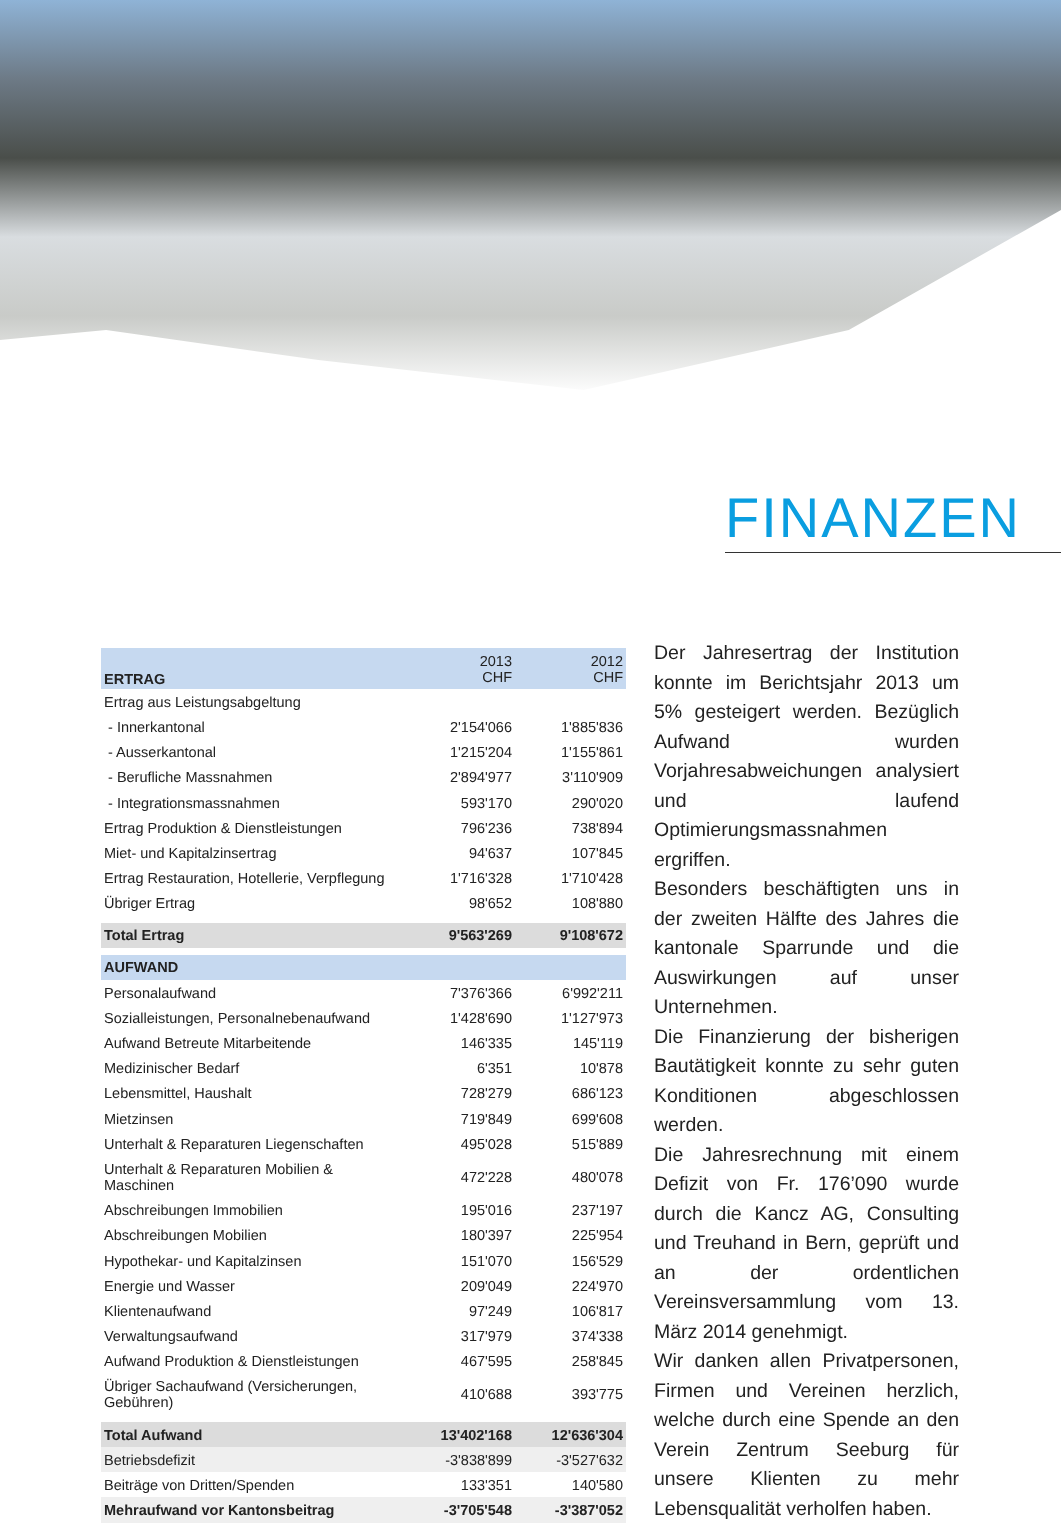FINANZEN
| ERTRAG | 2013 CHF | 2012 CHF |
| --- | --- | --- |
| Ertrag aus Leistungsabgeltung | | |
| - Innerkantonal | 2'154'066 | 1'885'836 |
| - Ausserkantonal | 1'215'204 | 1'155'861 |
| - Berufliche Massnahmen | 2'894'977 | 3'110'909 |
| - Integrationsmassnahmen | 593'170 | 290'020 |
| Ertrag Produktion & Dienstleistungen | 796'236 | 738'894 |
| Miet- und Kapitalzinsertrag | 94'637 | 107'845 |
| Ertrag Restauration, Hotellerie, Verpflegung | 1'716'328 | 1'710'428 |
| Übriger Ertrag | 98'652 | 108'880 |
| Total Ertrag | 9'563'269 | 9'108'672 |
| AUFWAND | | |
| Personalaufwand | 7'376'366 | 6'992'211 |
| Sozialleistungen, Personalnebenaufwand | 1'428'690 | 1'127'973 |
| Aufwand Betreute Mitarbeitende | 146'335 | 145'119 |
| Medizinischer Bedarf | 6'351 | 10'878 |
| Lebensmittel, Haushalt | 728'279 | 686'123 |
| Mietzinsen | 719'849 | 699'608 |
| Unterhalt & Reparaturen Liegenschaften | 495'028 | 515'889 |
| Unterhalt & Reparaturen Mobilien & Maschinen | 472'228 | 480'078 |
| Abschreibungen Immobilien | 195'016 | 237'197 |
| Abschreibungen Mobilien | 180'397 | 225'954 |
| Hypothekar- und Kapitalzinsen | 151'070 | 156'529 |
| Energie und Wasser | 209'049 | 224'970 |
| Klientenaufwand | 97'249 | 106'817 |
| Verwaltungsaufwand | 317'979 | 374'338 |
| Aufwand Produktion & Dienstleistungen | 467'595 | 258'845 |
| Übriger Sachaufwand (Versicherungen, Gebühren) | 410'688 | 393'775 |
| Total Aufwand | 13'402'168 | 12'636'304 |
| Betriebsdefizit | -3'838'899 | -3'527'632 |
| Beiträge von Dritten/Spenden | 133'351 | 140'580 |
| Mehraufwand vor Kantonsbeitrag | -3'705'548 | -3'387'052 |
Der Jahresertrag der Institution konnte im Berichtsjahr 2013 um 5% gesteigert werden. Bezüglich Aufwand wurden Vorjahresabweichungen analysiert und laufend Optimierungsmassnahmen ergriffen.
Besonders beschäftigten uns in der zweiten Hälfte des Jahres die kantonale Sparrunde und die Auswirkungen auf unser Unternehmen.
Die Finanzierung der bisherigen Bautätigkeit konnte zu sehr guten Konditionen abgeschlossen werden.
Die Jahresrechnung mit einem Defizit von Fr. 176’090 wurde durch die Kancz AG, Consulting und Treuhand in Bern, geprüft und an der ordentlichen Vereinsversammlung vom 13. März 2014 genehmigt.
Wir danken allen Privatpersonen, Firmen und Vereinen herzlich, welche durch eine Spende an den Verein Zentrum Seeburg für unsere Klienten zu mehr Lebensqualität verholfen haben.